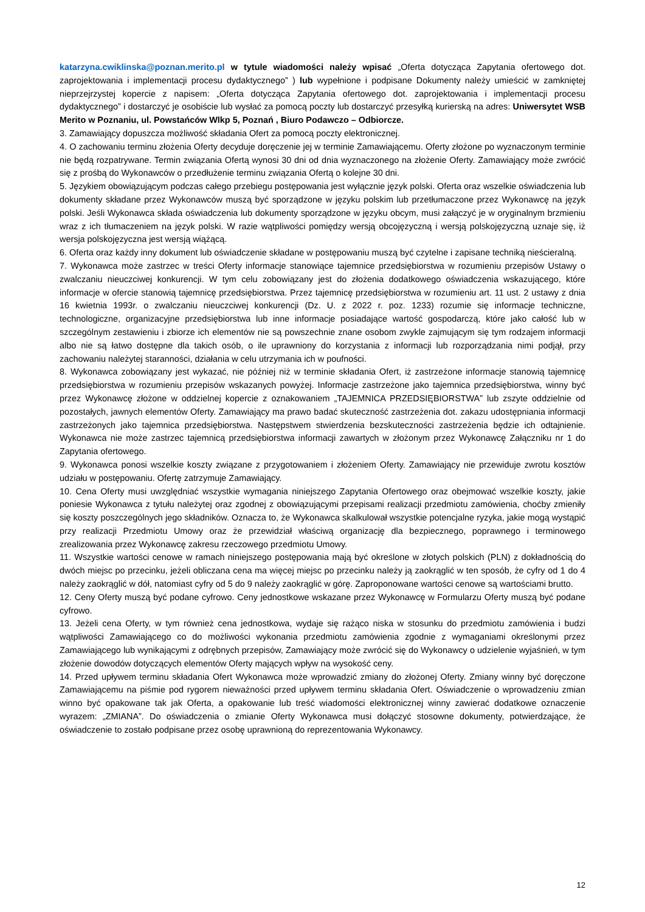katarzyna.cwiklinska@poznan.merito.pl w tytule wiadomości należy wpisać „Oferta dotycząca Zapytania ofertowego dot. zaprojektowania i implementacji procesu dydaktycznego” ) lub wypełnione i podpisane Dokumenty należy umieścić w zamkniętej nieprzejrzystej kopercie z napisem: „Oferta dotycząca Zapytania ofertowego dot. zaprojektowania i implementacji procesu dydaktycznego” i dostarczyć je osobiście lub wysłać za pomocą poczty lub dostarczyć przesyłką kurierską na adres: Uniwersytet WSB Merito w Poznaniu, ul. Powstańców Wlkp 5, Poznań , Biuro Podawczo – Odbiorcze.
3. Zamawiający dopuszcza możliwość składania Ofert za pomocą poczty elektronicznej.
4. O zachowaniu terminu złożenia Oferty decyduje doręczenie jej w terminie Zamawiającemu. Oferty złożone po wyznaczonym terminie nie będą rozpatrywane. Termin związania Ofertą wynosi 30 dni od dnia wyznaczonego na złożenie Oferty. Zamawiający może zwrócić się z prośbą do Wykonawców o przedłużenie terminu związania Ofertą o kolejne 30 dni.
5. Językiem obowiązującym podczas całego przebiegu postępowania jest wyłącznie język polski. Oferta oraz wszelkie oświadczenia lub dokumenty składane przez Wykonawców muszą być sporządzone w języku polskim lub przetłumaczone przez Wykonawcę na język polski. Jeśli Wykonawca składa oświadczenia lub dokumenty sporządzone w języku obcym, musi załączyć je w oryginalnym brzmieniu wraz z ich tłumaczeniem na język polski. W razie wątpliwości pomiędzy wersją obcojęzyczną i wersją polskojęzyczną uznaje się, iż wersja polskojęzyczna jest wersją wiążącą.
6. Oferta oraz każdy inny dokument lub oświadczenie składane w postępowaniu muszą być czytelne i zapisane techniką nieścieralną.
7. Wykonawca może zastrzec w treści Oferty informacje stanowiące tajemnice przedsiębiorstwa w rozumieniu przepisów Ustawy o zwalczaniu nieuczciwej konkurencji. W tym celu zobowiązany jest do złożenia dodatkowego oświadczenia wskazującego, które informacje w ofercie stanowią tajemnicę przedsiębiorstwa. Przez tajemnicę przedsiębiorstwa w rozumieniu art. 11 ust. 2 ustawy z dnia 16 kwietnia 1993r. o zwalczaniu nieuczciwej konkurencji (Dz. U. z 2022 r. poz. 1233) rozumie się informacje techniczne, technologiczne, organizacyjne przedsiębiorstwa lub inne informacje posiadające wartość gospodarczą, które jako całość lub w szczególnym zestawieniu i zbiorze ich elementów nie są powszechnie znane osobom zwykle zajmującym się tym rodzajem informacji albo nie są łatwo dostępne dla takich osób, o ile uprawniony do korzystania z informacji lub rozporządzania nimi podjął, przy zachowaniu należytej staranności, działania w celu utrzymania ich w poufności.
8. Wykonawca zobowiązany jest wykazać, nie później niż w terminie składania Ofert, iż zastrzeżone informacje stanowią tajemnicę przedsiębiorstwa w rozumieniu przepisów wskazanych powyżej. Informacje zastrzeżone jako tajemnica przedsiębiorstwa, winny być przez Wykonawcę złożone w oddzielnej kopercie z oznakowaniem „TAJEMNICA PRZEDSIĘBIORSTWA” lub zszyte oddzielnie od pozostałych, jawnych elementów Oferty. Zamawiający ma prawo badać skuteczność zastrzeżenia dot. zakazu udostępniania informacji zastrzeżonych jako tajemnica przedsiębiorstwa. Następstwem stwierdzenia bezskuteczności zastrzeżenia będzie ich odtajnienie. Wykonawca nie może zastrzec tajemnicą przedsiębiorstwa informacji zawartych w złożonym przez Wykonawcę Załączniku nr 1 do Zapytania ofertowego.
9. Wykonawca ponosi wszelkie koszty związane z przygotowaniem i złożeniem Oferty. Zamawiający nie przewiduje zwrotu kosztów udziału w postępowaniu. Ofertę zatrzymuje Zamawiający.
10. Cena Oferty musi uwzględniać wszystkie wymagania niniejszego Zapytania Ofertowego oraz obejmować wszelkie koszty, jakie poniesie Wykonawca z tytułu należytej oraz zgodnej z obowiązującymi przepisami realizacji przedmiotu zamówienia, choćby zmieniły się koszty poszczególnych jego składników. Oznacza to, że Wykonawca skalkulował wszystkie potencjalne ryzyka, jakie mogą wystąpić przy realizacji Przedmiotu Umowy oraz że przewidział właściwą organizację dla bezpiecznego, poprawnego i terminowego zrealizowania przez Wykonawcę zakresu rzeczowego przedmiotu Umowy.
11. Wszystkie wartości cenowe w ramach niniejszego postępowania mają być określone w złotych polskich (PLN) z dokładnością do dwóch miejsc po przecinku, jeżeli obliczana cena ma więcej miejsc po przecinku należy ją zaokrąglić w ten sposób, że cyfry od 1 do 4 należy zaokrąglić w dół, natomiast cyfry od 5 do 9 należy zaokrąglić w górę. Zaproponowane wartości cenowe są wartościami brutto.
12. Ceny Oferty muszą być podane cyfrowo. Ceny jednostkowe wskazane przez Wykonawcę w Formularzu Oferty muszą być podane cyfrowo.
13. Jeżeli cena Oferty, w tym również cena jednostkowa, wydaje się rażąco niska w stosunku do przedmiotu zamówienia i budzi wątpliwości Zamawiającego co do możliwości wykonania przedmiotu zamówienia zgodnie z wymaganiami określonymi przez Zamawiającego lub wynikającymi z odrębnych przepisów, Zamawiający może zwrócić się do Wykonawcy o udzielenie wyjaśnień, w tym złożenie dowodów dotyczących elementów Oferty mających wpływ na wysokość ceny.
14. Przed upływem terminu składania Ofert Wykonawca może wprowadzić zmiany do złożonej Oferty. Zmiany winny być doręczone Zamawiającemu na piśmie pod rygorem nieważności przed upływem terminu składania Ofert. Oświadczenie o wprowadzeniu zmian winno być opakowane tak jak Oferta, a opakowanie lub treść wiadomości elektronicznej winny zawierać dodatkowe oznaczenie wyrazem: „ZMIANA”. Do oświadczenia o zmianie Oferty Wykonawca musi dołączyć stosowne dokumenty, potwierdzające, że oświadczenie to zostało podpisane przez osobę uprawnioną do reprezentowania Wykonawcy.
12